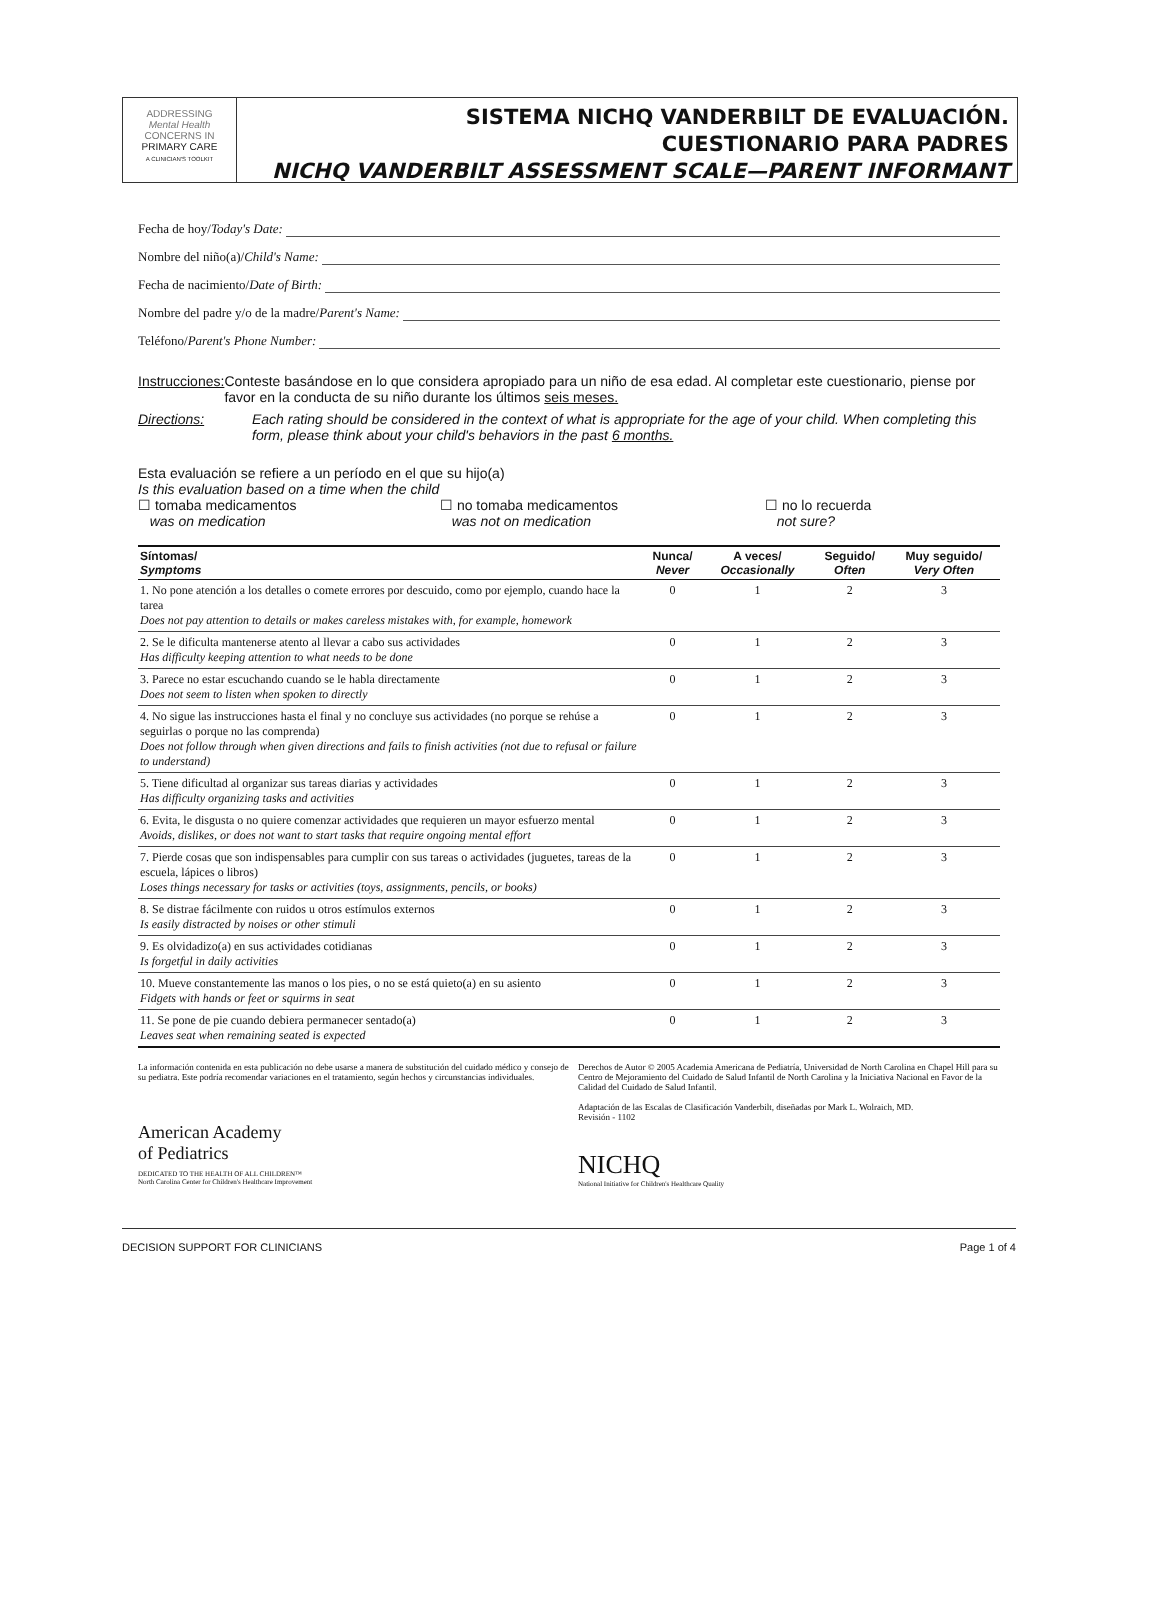ADDRESSING
Mental Health
CONCERNS IN
PRIMARY CARE
A CLINICIAN'S TOOLKIT
SISTEMA NICHQ VANDERBILT DE EVALUACIÓN.
CUESTIONARIO PARA PADRES
NICHQ VANDERBILT ASSESSMENT SCALE—PARENT INFORMANT
Fecha de hoy/ Today's Date:
Nombre del niño(a)/ Child's Name:
Fecha de nacimiento/ Date of Birth:
Nombre del padre y/o de la madre/ Parent's Name:
Teléfono/ Parent's Phone Number:
Instrucciones:
Conteste basándose en lo que considera apropiado para un niño de esa edad. Al completar este cuestionario, piense por favor en la conducta de su niño durante los últimos seis meses.
Directions: Each rating should be considered in the context of what is appropriate for the age of your child. When completing this form, please think about your child's behaviors in the past 6 months.
Esta evaluación se refiere a un período en el que su hijo(a)
Is this evaluation based on a time when the child
☐ tomaba medicamentos
was on medication
☐ no tomaba medicamentos
was not on medication
☐ no lo recuerda
not sure?
| Síntomas/ Symptoms | Nunca/ Never | A veces/ Occasionally | Seguido/ Often | Muy seguido/ Very Often |
| --- | --- | --- | --- | --- |
| 1. No pone atención a los detalles o comete errores por descuido, como por ejemplo, cuando hace la tarea Does not pay attention to details or makes careless mistakes with, for example, homework | 0 | 1 | 2 | 3 |
| 2. Se le dificulta mantenerse atento al llevar a cabo sus actividades Has difficulty keeping attention to what needs to be done | 0 | 1 | 2 | 3 |
| 3. Parece no estar escuchando cuando se le habla directamente Does not seem to listen when spoken to directly | 0 | 1 | 2 | 3 |
| 4. No sigue las instrucciones hasta el final y no concluye sus actividades (no porque se rehúse a seguirlas o porque no las comprenda) Does not follow through when given directions and fails to finish activities (not due to refusal or failure to understand) | 0 | 1 | 2 | 3 |
| 5. Tiene dificultad al organizar sus tareas diarias y actividades Has difficulty organizing tasks and activities | 0 | 1 | 2 | 3 |
| 6. Evita, le disgusta o no quiere comenzar actividades que requieren un mayor esfuerzo mental Avoids, dislikes, or does not want to start tasks that require ongoing mental effort | 0 | 1 | 2 | 3 |
| 7. Pierde cosas que son indispensables para cumplir con sus tareas o actividades (juguetes, tareas de la escuela, lápices o libros) Loses things necessary for tasks or activities (toys, assignments, pencils, or books) | 0 | 1 | 2 | 3 |
| 8. Se distrae fácilmente con ruidos u otros estímulos externos Is easily distracted by noises or other stimuli | 0 | 1 | 2 | 3 |
| 9. Es olvidadizo(a) en sus actividades cotidianas Is forgetful in daily activities | 0 | 1 | 2 | 3 |
| 10. Mueve constantemente las manos o los pies, o no se está quieto(a) en su asiento Fidgets with hands or feet or squirms in seat | 0 | 1 | 2 | 3 |
| 11. Se pone de pie cuando debiera permanecer sentado(a) Leaves seat when remaining seated is expected | 0 | 1 | 2 | 3 |
La información contenida en esta publicación no debe usarse a manera de substitución del cuidado médico y consejo de su pediatra. Este podría recomendar variaciones en el tratamiento, según hechos y circunstancias individuales.
American Academy
of Pediatrics
DEDICATED TO THE HEALTH OF ALL CHILDREN™
North Carolina Center for Children's Healthcare Improvement
Derechos de Autor © 2005 Academia Americana de Pediatría, Universidad de North Carolina en Chapel Hill para su Centro de Mejoramiento del Cuidado de Salud Infantil de North Carolina y la Iniciativa Nacional en Favor de la Calidad del Cuidado de Salud Infantil.
Adaptación de las Escalas de Clasificación Vanderbilt, diseñadas por Mark L. Wolraich, MD.
Revisión - 1102
NICHQ
National Initiative for Children's Healthcare Quality
DECISION SUPPORT FOR CLINICIANS Page 1 of 4